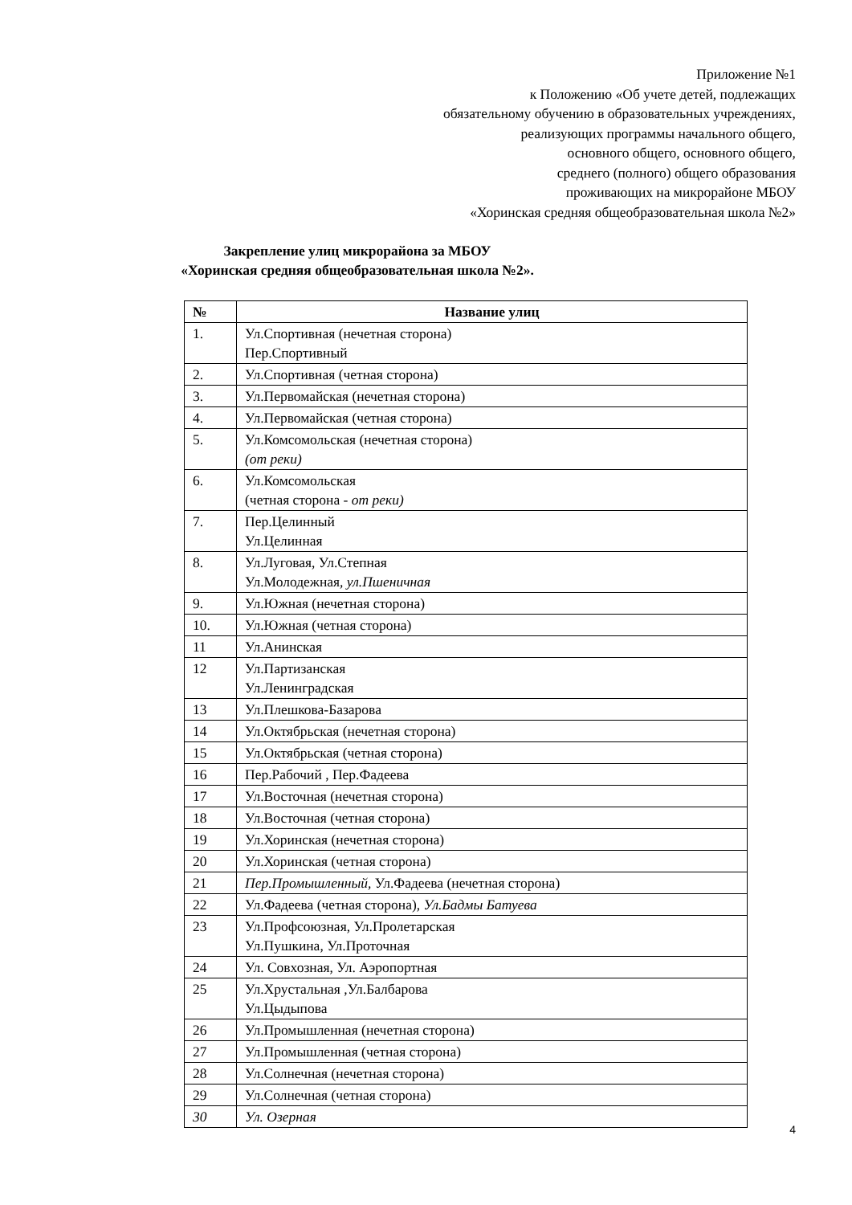Приложение №1
к Положению «Об учете детей, подлежащих
обязательному обучению в образовательных учреждениях,
реализующих программы начального общего,
основного общего, основного общего,
среднего (полного) общего образования
проживающих на микрорайоне МБОУ
«Хоринская средняя общеобразовательная школа №2»
Закрепление улиц микрорайона за МБОУ
«Хоринская средняя общеобразовательная школа №2».
| № | Название улиц |
| --- | --- |
| 1. | Ул.Спортивная (нечетная сторона) Пер.Спортивный |
| 2. | Ул.Спортивная (четная сторона) |
| 3. | Ул.Первомайская (нечетная сторона) |
| 4. | Ул.Первомайская (четная сторона) |
| 5. | Ул.Комсомольская (нечетная сторона) (от реки) |
| 6. | Ул.Комсомольская (четная сторона - от реки) |
| 7. | Пер.Целинный Ул.Целинная |
| 8. | Ул.Луговая, Ул.Степная Ул.Молодежная , ул.Пшеничная |
| 9. | Ул.Южная (нечетная сторона) |
| 10. | Ул.Южная (четная сторона) |
| 11 | Ул.Анинская |
| 12 | Ул.Партизанская Ул.Ленинградская |
| 13 | Ул.Плешкова-Базарова |
| 14 | Ул.Октябрьская (нечетная сторона) |
| 15 | Ул.Октябрьская (четная сторона) |
| 16 | Пер.Рабочий , Пер.Фадеева |
| 17 | Ул.Восточная (нечетная сторона) |
| 18 | Ул.Восточная (четная сторона) |
| 19 | Ул.Хоринская (нечетная сторона) |
| 20 | Ул.Хоринская (четная сторона) |
| 21 | Пер.Промышленный, Ул.Фадеева (нечетная сторона) |
| 22 | Ул.Фадеева (четная сторона), Ул.Бадмы Батуева |
| 23 | Ул.Профсоюзная, Ул.Пролетарская Ул.Пушкина, Ул.Проточная |
| 24 | Ул. Совхозная, Ул. Аэропортная |
| 25 | Ул.Хрустальная ,Ул.Балбарова Ул.Цыдыпова |
| 26 | Ул.Промышленная (нечетная сторона) |
| 27 | Ул.Промышленная (четная сторона) |
| 28 | Ул.Солнечная (нечетная сторона) |
| 29 | Ул.Солнечная (четная сторона) |
| 30 | Ул. Озерная |
4